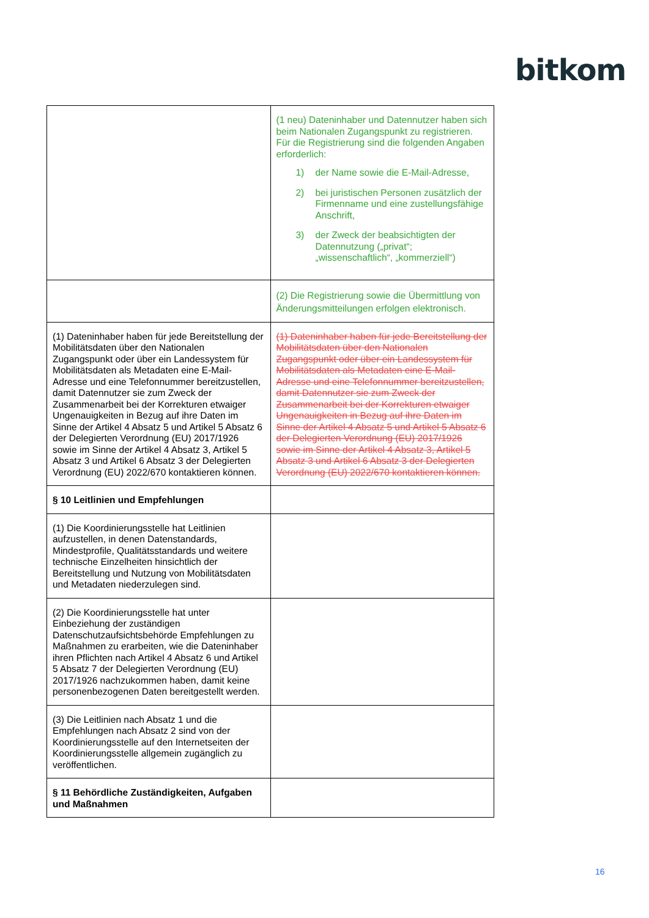bitkom
| | (1 neu) Dateninhaber und Datennutzer haben sich beim Nationalen Zugangspunkt zu registrieren. Für die Registrierung sind die folgenden Angaben erforderlich: 1) der Name sowie die E-Mail-Adresse, 2) bei juristischen Personen zusätzlich der Firmenname und eine zustellungsfähige Anschrift, 3) der Zweck der beabsichtigten der Datennutzung („privat“; „wissenschaftlich“, „kommerziell“) |
| | (2) Die Registrierung sowie die Übermittlung von Änderungsmitteilungen erfolgen elektronisch. |
| (1) Dateninhaber haben für jede Bereitstellung der Mobilitätsdaten über den Nationalen Zugangspunkt oder über ein Landessystem für Mobilitätsdaten als Metadaten eine E-Mail-Adresse und eine Telefonnummer bereitzustellen, damit Datennutzer sie zum Zweck der Zusammenarbeit bei der Korrekturen etwaiger Ungenauigkeiten in Bezug auf ihre Daten im Sinne der Artikel 4 Absatz 5 und Artikel 5 Absatz 6 der Delegierten Verordnung (EU) 2017/1926 sowie im Sinne der Artikel 4 Absatz 3, Artikel 5 Absatz 3 und Artikel 6 Absatz 3 der Delegierten Verordnung (EU) 2022/670 kontaktieren können. | (1) Dateninhaber haben für jede Bereitstellung der Mobilitätsdaten über den Nationalen Zugangspunkt oder über ein Landessystem für Mobilitätsdaten als Metadaten eine E-Mail-Adresse und eine Telefonnummer bereitzustellen, damit Datennutzer sie zum Zweck der Zusammenarbeit bei der Korrekturen etwaiger Ungenauigkeiten in Bezug auf ihre Daten im Sinne der Artikel 4 Absatz 5 und Artikel 5 Absatz 6 der Delegierten Verordnung (EU) 2017/1926 sowie im Sinne der Artikel 4 Absatz 3, Artikel 5 Absatz 3 und Artikel 6 Absatz 3 der Delegierten Verordnung (EU) 2022/670 kontaktieren können. |
| § 10 Leitlinien und Empfehlungen | |
| (1) Die Koordinierungsstelle hat Leitlinien aufzustellen, in denen Datenstandards, Mindestprofile, Qualitätsstandards und weitere technische Einzelheiten hinsichtlich der Bereitstellung und Nutzung von Mobilitätsdaten und Metadaten niederzulegen sind. | |
| (2) Die Koordinierungsstelle hat unter Einbeziehung der zuständigen Datenschutzaufsichtsbehörde Empfehlungen zu Maßnahmen zu erarbeiten, wie die Dateninhaber ihren Pflichten nach Artikel 4 Absatz 6 und Artikel 5 Absatz 7 der Delegierten Verordnung (EU) 2017/1926 nachzukommen haben, damit keine personenbezogenen Daten bereitgestellt werden. | |
| (3) Die Leitlinien nach Absatz 1 und die Empfehlungen nach Absatz 2 sind von der Koordinierungsstelle auf den Internetseiten der Koordinierungsstelle allgemein zugänglich zu veröffentlichen. | |
| § 11 Behördliche Zuständigkeiten, Aufgaben und Maßnahmen | |
16